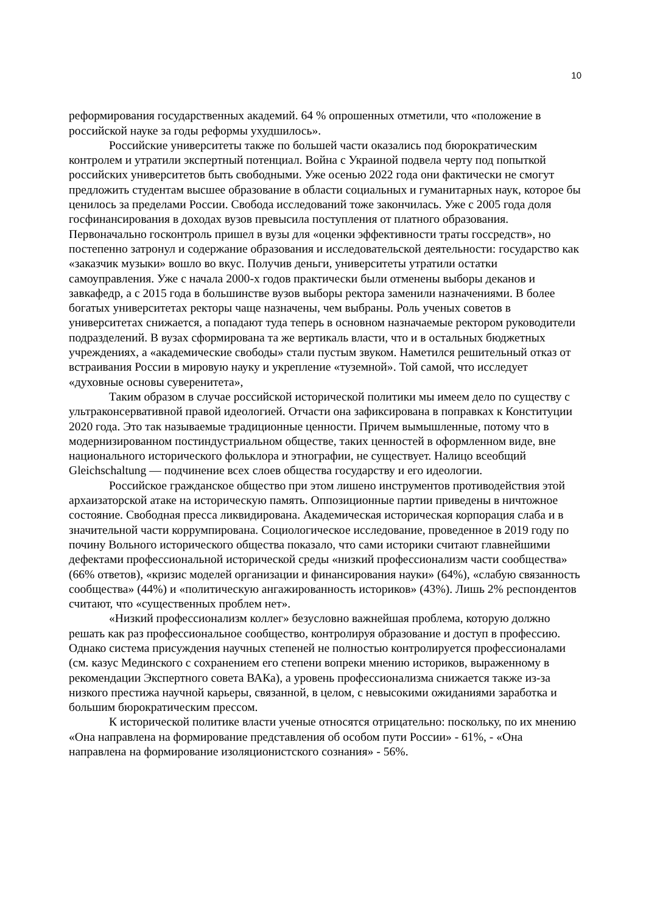10
реформирования государственных академий. 64 % опрошенных отметили, что «положение в российской науке за годы реформы ухудшилось».
Российские университеты также по большей части оказались под бюрократическим контролем и утратили экспертный потенциал. Война с Украиной подвела черту под попыткой российских университетов быть свободными. Уже осенью 2022 года они фактически не смогут предложить студентам высшее образование в области социальных и гуманитарных наук, которое бы ценилось за пределами России. Свобода исследований тоже закончилась. Уже с 2005 года доля госфинансирования в доходах вузов превысила поступления от платного образования. Первоначально госконтроль пришел в вузы для «оценки эффективности траты госсредств», но постепенно затронул и содержание образования и исследовательской деятельности: государство как «заказчик музыки» вошло во вкус. Получив деньги, университеты утратили остатки самоуправления. Уже с начала 2000-х годов практически были отменены выборы деканов и завкафедр, а с 2015 года в большинстве вузов выборы ректора заменили назначениями. В более богатых университетах ректоры чаще назначены, чем выбраны. Роль ученых советов в университетах снижается, а попадают туда теперь в основном назначаемые ректором руководители подразделений. В вузах сформирована та же вертикаль власти, что и в остальных бюджетных учреждениях, а «академические свободы» стали пустым звуком. Наметился решительный отказ от встраивания России в мировую науку и укрепление «туземной». Той самой, что исследует «духовные основы суверенитета»,
Таким образом в случае российской исторической политики мы имеем дело по существу с ультраконсервативной правой идеологией. Отчасти она зафиксирована в поправках к Конституции 2020 года. Это так называемые традиционные ценности. Причем вымышленные, потому что в модернизированном постиндустриальном обществе, таких ценностей в оформленном виде, вне национального исторического фольклора и этнографии, не существует. Налицо всеобщий Gleichschaltung — подчинение всех слоев общества государству и его идеологии.
Российское гражданское общество при этом лишено инструментов противодействия этой архаизаторской атаке на историческую память. Оппозиционные партии приведены в ничтожное состояние. Свободная пресса ликвидирована. Академическая историческая корпорация слаба и в значительной части коррумпирована. Социологическое исследование, проведенное в 2019 году по почину Вольного исторического общества показало, что сами историки считают главнейшими дефектами профессиональной исторической среды «низкий профессионализм части сообщества» (66% ответов), «кризис моделей организации и финансирования науки» (64%), «слабую связанность сообщества» (44%) и «политическую ангажированность историков» (43%). Лишь 2% респондентов считают, что «существенных проблем нет».
«Низкий профессионализм коллег» безусловно важнейшая проблема, которую должно решать как раз профессиональное сообщество, контролируя образование и доступ в профессию. Однако система присуждения научных степеней не полностью контролируется профессионалами (см. казус Мединского с сохранением его степени вопреки мнению историков, выраженному в рекомендации Экспертного совета ВАКа), а уровень профессионализма снижается также из-за низкого престижа научной карьеры, связанной, в целом, с невысокими ожиданиями заработка и большим бюрократическим прессом.
К исторической политике власти ученые относятся отрицательно: поскольку, по их мнению «Она направлена на формирование представления об особом пути России» - 61%, - «Она направлена на формирование изоляционистского сознания» - 56%.